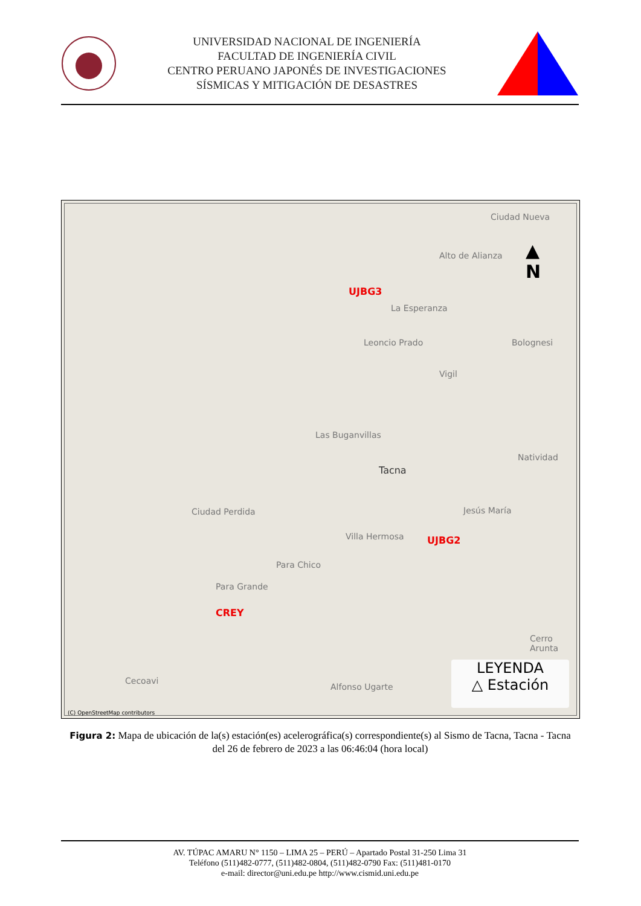UNIVERSIDAD NACIONAL DE INGENIERÍA
FACULTAD DE INGENIERÍA CIVIL
CENTRO PERUANO JAPONÉS DE INVESTIGACIONES
SÍSMICAS Y MITIGACIÓN DE DESASTRES
Ciudad Nueva
Alto de Alianza
UJBG3
La Esperanza
Leoncio Prado Bolognesi
Vigil
Las Buganvillas
Natividad
Tacna
Ciudad Perdida Jesús María
Villa Hermosa UJBG2
Para Chico
Para Grande
CREY
Cerro Arunta
Cecoavi
Alfonso Ugarte
(C) OpenStreetMap contributors
▲
N
LEYENDA
△ Estación
Figura 2: Mapa de ubicación de la(s) estación(es) acelerográfica(s) correspondiente(s) al Sismo de Tacna, Tacna - Tacna del 26 de febrero de 2023 a las 06:46:04 (hora local)
AV. TÚPAC AMARU N° 1150 – LIMA 25 – PERÚ – Apartado Postal 31-250 Lima 31
Teléfono (511)482-0777, (511)482-0804, (511)482-0790 Fax: (511)481-0170
e-mail: director@uni.edu.pe http://www.cismid.uni.edu.pe